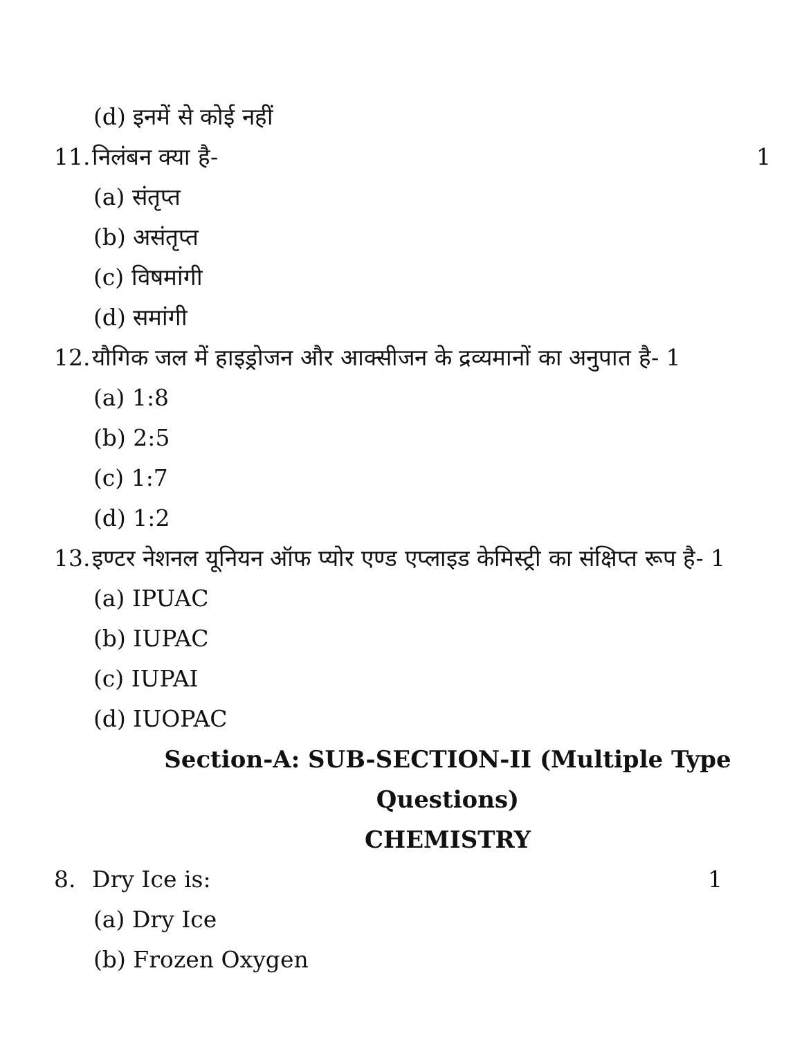(d) इनमें से कोई नहीं
11. निलंबन क्या है- 1
(a) संतृप्त
(b) असंतृप्त
(c) विषमांगी
(d) समांगी
12. यौगिक जल में हाइड्रोजन और आक्सीजन के द्रव्यमानों का अनुपात है- 1
(a) 1:8
(b) 2:5
(c) 1:7
(d) 1:2
13. इण्टर नेशनल यूनियन ऑफ प्योर एण्ड एप्लाइड केमिस्ट्री का संक्षिप्त रूप है- 1
(a) IPUAC
(b) IUPAC
(c) IUPAI
(d) IUOPAC
Section-A: SUB-SECTION-II (Multiple Type Questions)
CHEMISTRY
8. Dry Ice is: 1
(a) Dry Ice
(b) Frozen Oxygen